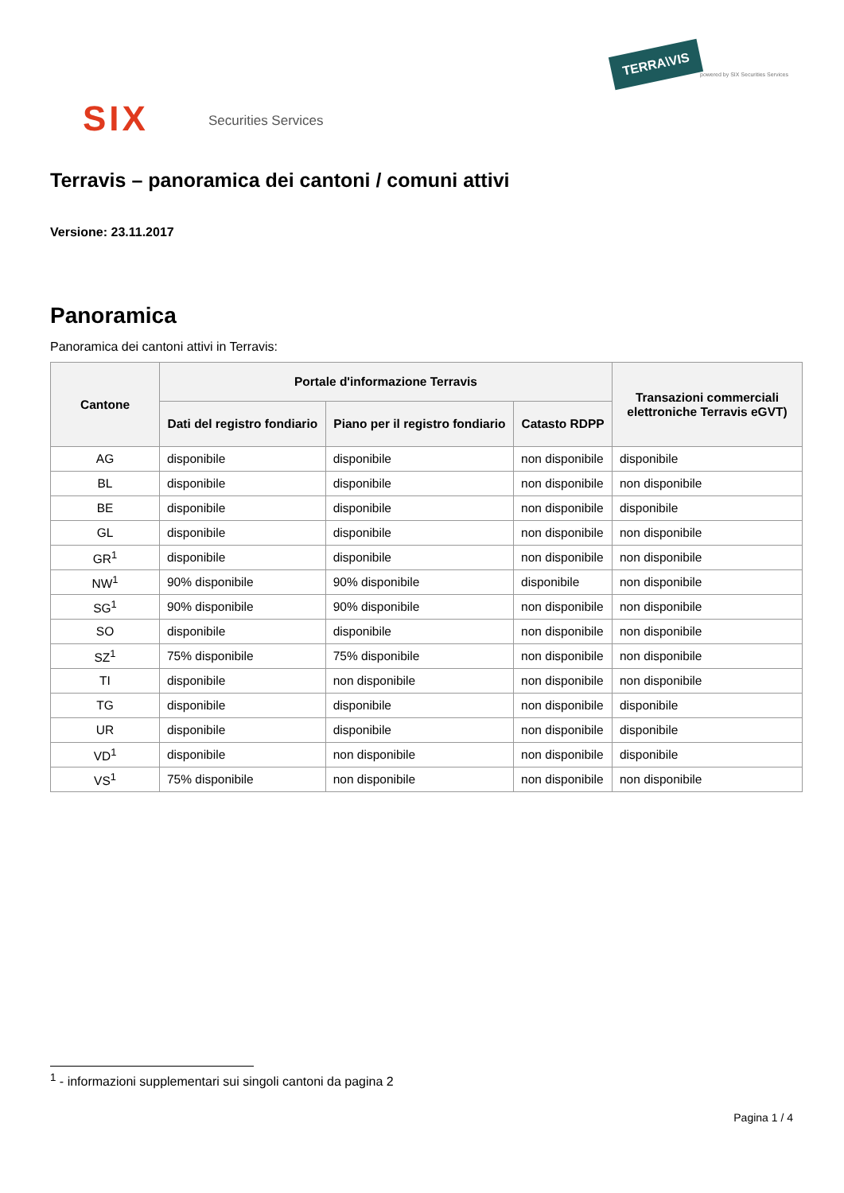TERRA\VIS
powered by SIX Securities Services
SIX Securities Services
Terravis – panoramica dei cantoni / comuni attivi
Versione: 23.11.2017
Panoramica
Panoramica dei cantoni attivi in Terravis:
| Cantone | Portale d'informazione Terravis | | | Transazioni commerciali elettroniche Terravis eGVT) |
| --- | --- | --- | --- | --- |
| | Dati del registro fondiario | Piano per il registro fondiario | Catasto RDPP | |
| AG | disponibile | disponibile | non disponibile | disponibile |
| BL | disponibile | disponibile | non disponibile | non disponibile |
| BE | disponibile | disponibile | non disponibile | disponibile |
| GL | disponibile | disponibile | non disponibile | non disponibile |
| GR<sup>1</sup> | disponibile | disponibile | non disponibile | non disponibile |
| NW<sup>1</sup> | 90% disponibile | 90% disponibile | disponibile | non disponibile |
| SG<sup>1</sup> | 90% disponibile | 90% disponibile | non disponibile | non disponibile |
| SO | disponibile | disponibile | non disponibile | non disponibile |
| SZ<sup>1</sup> | 75% disponibile | 75% disponibile | non disponibile | non disponibile |
| TI | disponibile | non disponibile | non disponibile | non disponibile |
| TG | disponibile | disponibile | non disponibile | disponibile |
| UR | disponibile | disponibile | non disponibile | disponibile |
| VD<sup>1</sup> | disponibile | non disponibile | non disponibile | disponibile |
| VS<sup>1</sup> | 75% disponibile | non disponibile | non disponibile | non disponibile |
<sup>1</sup> - informazioni supplementari sui singoli cantoni da pagina 2
Pagina 1 / 4